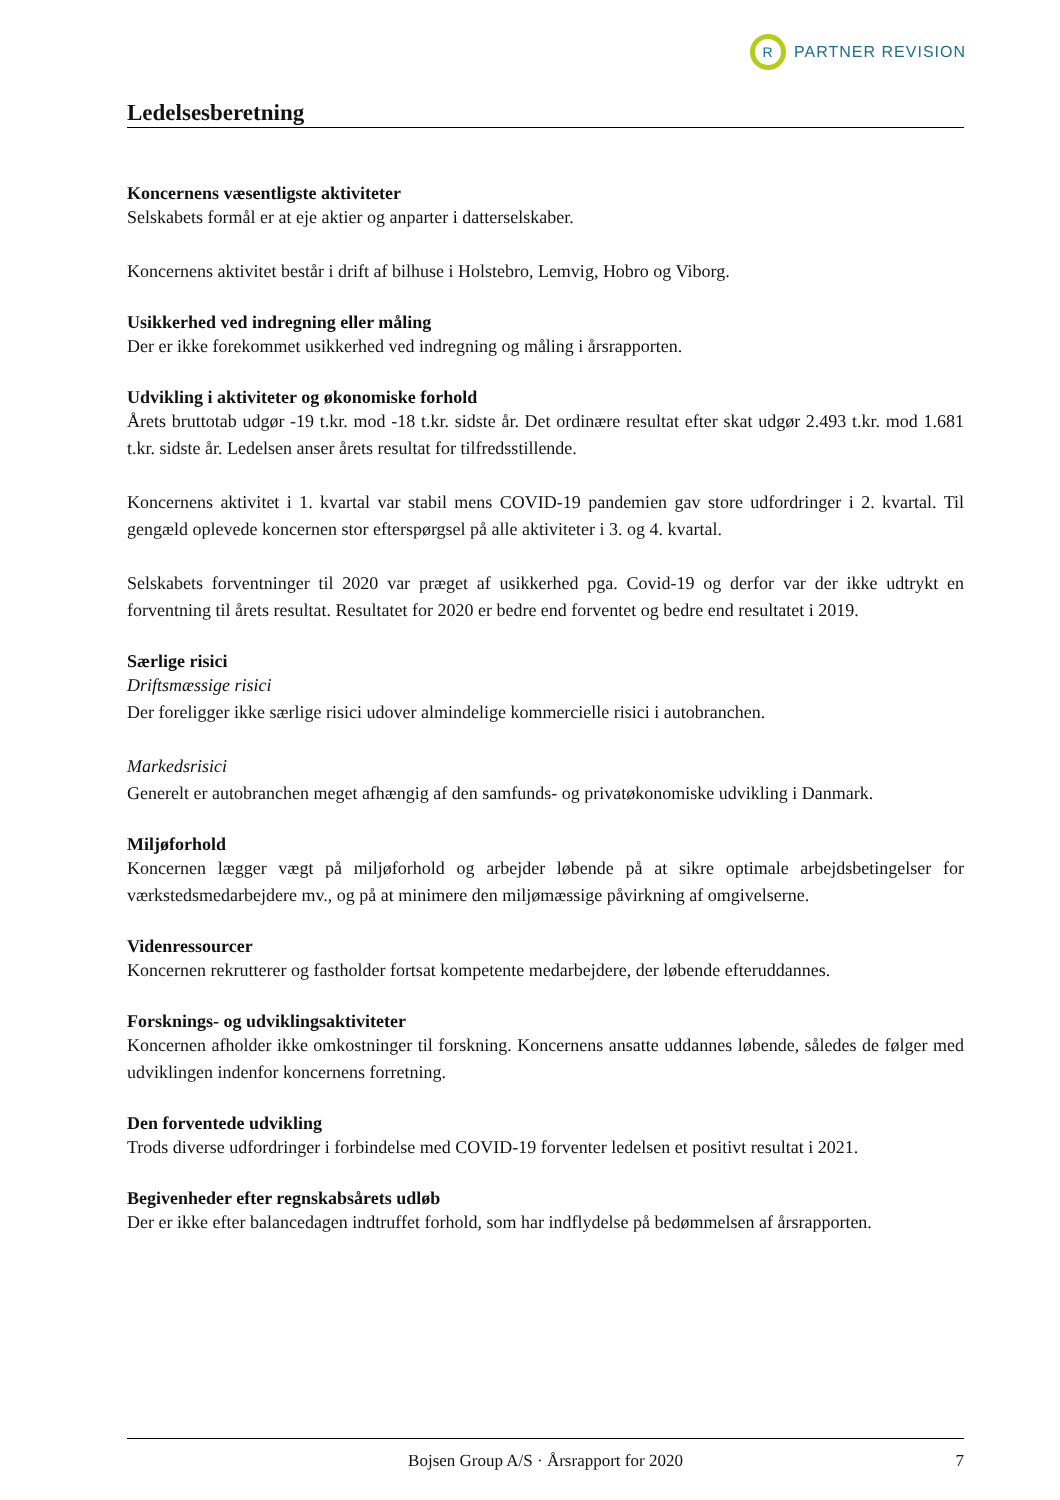R
PARTNER REVISION
Ledelsesberetning
Koncernens væsentligste aktiviteter
Selskabets formål er at eje aktier og anparter i datterselskaber.
Koncernens aktivitet består i drift af bilhuse i Holstebro, Lemvig, Hobro og Viborg.
Usikkerhed ved indregning eller måling
Der er ikke forekommet usikkerhed ved indregning og måling i årsrapporten.
Udvikling i aktiviteter og økonomiske forhold
Årets bruttotab udgør -19 t.kr. mod -18 t.kr. sidste år. Det ordinære resultat efter skat udgør 2.493 t.kr. mod 1.681 t.kr. sidste år. Ledelsen anser årets resultat for tilfredsstillende.
Koncernens aktivitet i 1. kvartal var stabil mens COVID-19 pandemien gav store udfordringer i 2. kvartal. Til gengæld oplevede koncernen stor efterspørgsel på alle aktiviteter i 3. og 4. kvartal.
Selskabets forventninger til 2020 var præget af usikkerhed pga. Covid-19 og derfor var der ikke udtrykt en forventning til årets resultat. Resultatet for 2020 er bedre end forventet og bedre end resultatet i 2019.
Særlige risici
Driftsmæssige risici
Der foreligger ikke særlige risici udover almindelige kommercielle risici i autobranchen.
Markedsrisici
Generelt er autobranchen meget afhængig af den samfunds- og privatøkonomiske udvikling i Danmark.
Miljøforhold
Koncernen lægger vægt på miljøforhold og arbejder løbende på at sikre optimale arbejdsbetingelser for værkstedsmedarbejdere mv., og på at minimere den miljømæssige påvirkning af omgivelserne.
Videnressourcer
Koncernen rekrutterer og fastholder fortsat kompetente medarbejdere, der løbende efteruddannes.
Forsknings- og udviklingsaktiviteter
Koncernen afholder ikke omkostninger til forskning. Koncernens ansatte uddannes løbende, således de følger med udviklingen indenfor koncernens forretning.
Den forventede udvikling
Trods diverse udfordringer i forbindelse med COVID-19 forventer ledelsen et positivt resultat i 2021.
Begivenheder efter regnskabsårets udløb
Der er ikke efter balancedagen indtruffet forhold, som har indflydelse på bedømmelsen af årsrapporten.
Bojsen Group A/S · Årsrapport for 2020 7